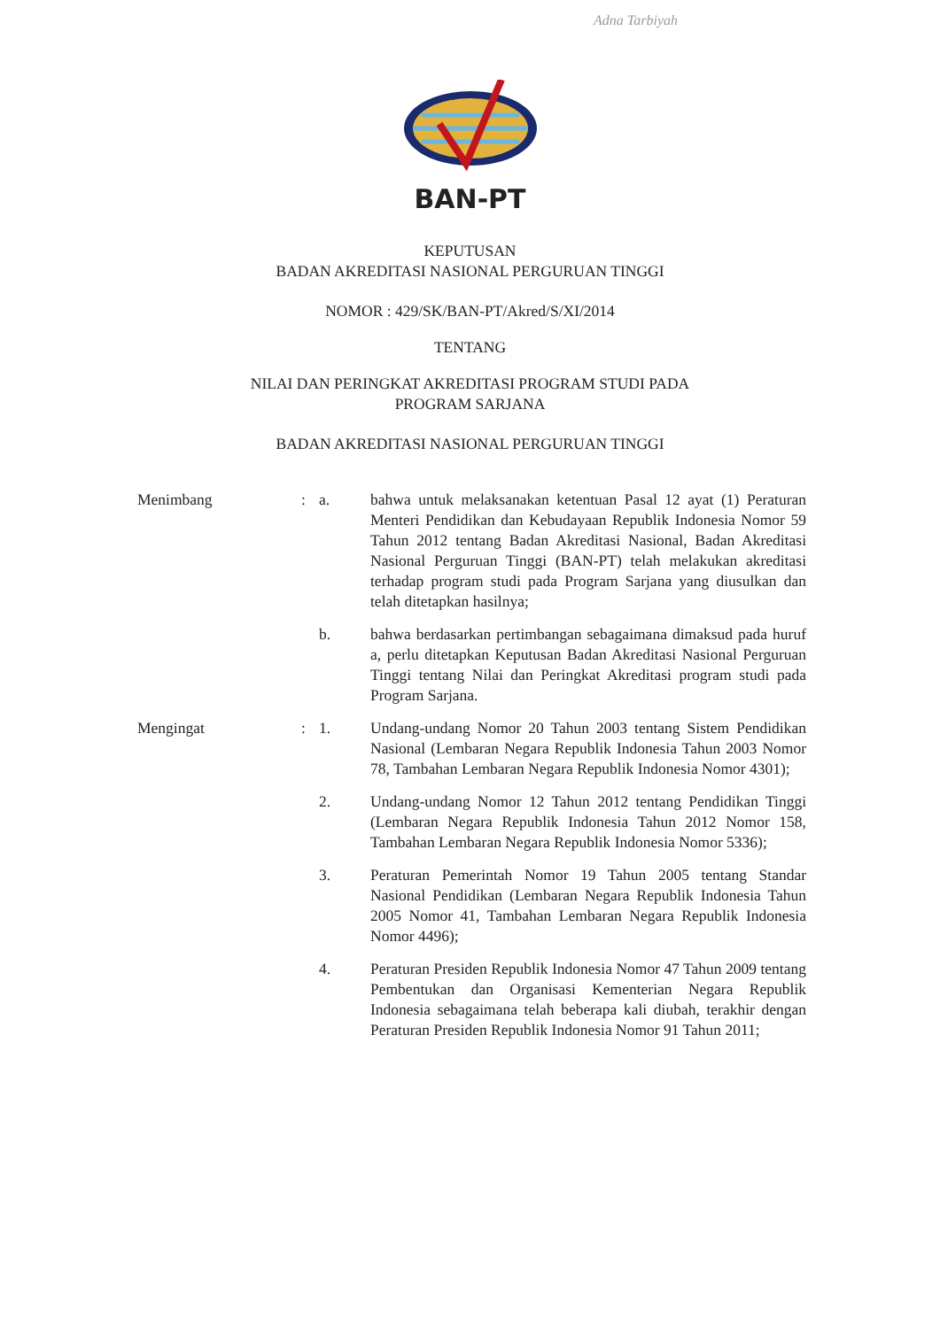Adna Tarbiyah
BAN-PT
KEPUTUSAN
BADAN AKREDITASI NASIONAL PERGURUAN TINGGI
NOMOR : 429/SK/BAN-PT/Akred/S/XI/2014
TENTANG
NILAI DAN PERINGKAT AKREDITASI PROGRAM STUDI PADA
PROGRAM SARJANA
BADAN AKREDITASI NASIONAL PERGURUAN TINGGI
Menimbang : a. bahwa untuk melaksanakan ketentuan Pasal 12 ayat (1) Peraturan Menteri Pendidikan dan Kebudayaan Republik Indonesia Nomor 59 Tahun 2012 tentang Badan Akreditasi Nasional, Badan Akreditasi Nasional Perguruan Tinggi (BAN-PT) telah melakukan akreditasi terhadap program studi pada Program Sarjana yang diusulkan dan telah ditetapkan hasilnya;
b. bahwa berdasarkan pertimbangan sebagaimana dimaksud pada huruf a, perlu ditetapkan Keputusan Badan Akreditasi Nasional Perguruan Tinggi tentang Nilai dan Peringkat Akreditasi program studi pada Program Sarjana.
Mengingat : 1. Undang-undang Nomor 20 Tahun 2003 tentang Sistem Pendidikan Nasional (Lembaran Negara Republik Indonesia Tahun 2003 Nomor 78, Tambahan Lembaran Negara Republik Indonesia Nomor 4301);
2. Undang-undang Nomor 12 Tahun 2012 tentang Pendidikan Tinggi (Lembaran Negara Republik Indonesia Tahun 2012 Nomor 158, Tambahan Lembaran Negara Republik Indonesia Nomor 5336);
3. Peraturan Pemerintah Nomor 19 Tahun 2005 tentang Standar Nasional Pendidikan (Lembaran Negara Republik Indonesia Tahun 2005 Nomor 41, Tambahan Lembaran Negara Republik Indonesia Nomor 4496);
4. Peraturan Presiden Republik Indonesia Nomor 47 Tahun 2009 tentang Pembentukan dan Organisasi Kementerian Negara Republik Indonesia sebagaimana telah beberapa kali diubah, terakhir dengan Peraturan Presiden Republik Indonesia Nomor 91 Tahun 2011;